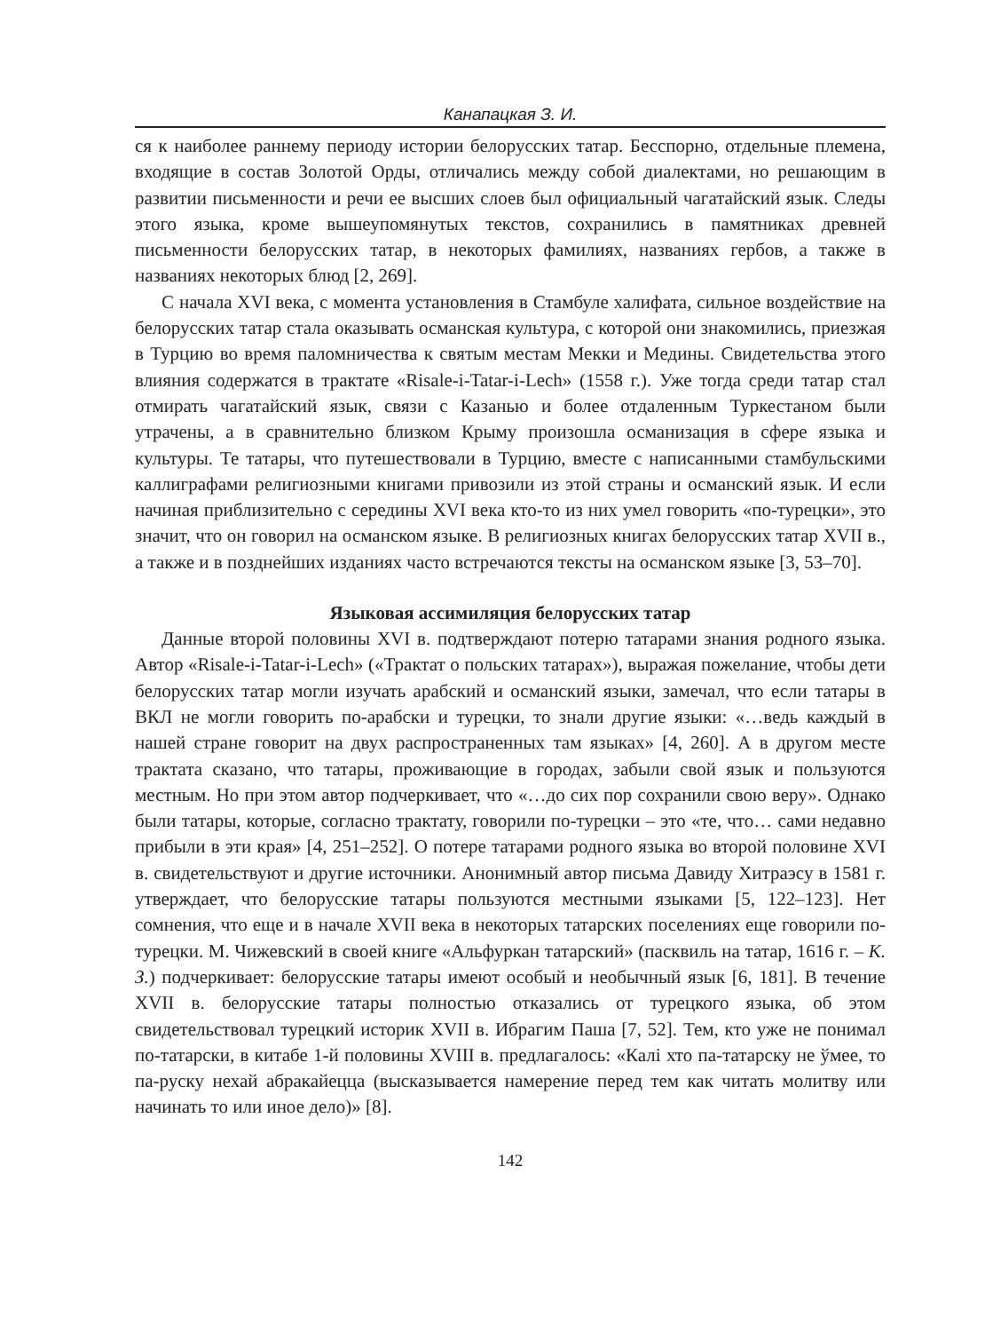Канапацкая З. И.
ся к наиболее раннему периоду истории белорусских татар. Бесспорно, отдельные племена, входящие в состав Золотой Орды, отличались между собой диалектами, но решающим в развитии письменности и речи ее высших слоев был официальный чагатайский язык. Следы этого языка, кроме вышеупомянутых текстов, сохранились в памятниках древней письменности белорусских татар, в некоторых фамилиях, названиях гербов, а также в названиях некоторых блюд [2, 269].
С начала XVI века, с момента установления в Стамбуле халифата, сильное воздействие на белорусских татар стала оказывать османская культура, с которой они знакомились, приезжая в Турцию во время паломничества к святым местам Мекки и Медины. Свидетельства этого влияния содержатся в трактате «Risale-i-Tatar-i-Lech» (1558 г.). Уже тогда среди татар стал отмирать чагатайский язык, связи с Казанью и более отдаленным Туркестаном были утрачены, а в сравнительно близком Крыму произошла османизация в сфере языка и культуры. Те татары, что путешествовали в Турцию, вместе с написанными стамбульскими каллиграфами религиозными книгами привозили из этой страны и османский язык. И если начиная приблизительно с середины XVI века кто-то из них умел говорить «по-турецки», это значит, что он говорил на османском языке. В религиозных книгах белорусских татар XVII в., а также и в позднейших изданиях часто встречаются тексты на османском языке [3, 53–70].
Языковая ассимиляция белорусских татар
Данные второй половины XVI в. подтверждают потерю татарами знания родного языка. Автор «Risale-i-Tatar-i-Lech» («Трактат о польских татарах»), выражая пожелание, чтобы дети белорусских татар могли изучать арабский и османский языки, замечал, что если татары в ВКЛ не могли говорить по-арабски и турецки, то знали другие языки: «…ведь каждый в нашей стране говорит на двух распространенных там языках» [4, 260]. А в другом месте трактата сказано, что татары, проживающие в городах, забыли свой язык и пользуются местным. Но при этом автор подчеркивает, что «…до сих пор сохранили свою веру». Однако были татары, которые, согласно трактату, говорили по-турецки – это «те, что… сами недавно прибыли в эти края» [4, 251–252]. О потере татарами родного языка во второй половине XVI в. свидетельствуют и другие источники. Анонимный автор письма Давиду Хитраэсу в 1581 г. утверждает, что белорусские татары пользуются местными языками [5, 122–123]. Нет сомнения, что еще и в начале XVII века в некоторых татарских поселениях еще говорили по-турецки. М. Чижевский в своей книге «Альфуркан татарский» (пасквиль на татар, 1616 г. – К. З.) подчеркивает: белорусские татары имеют особый и необычный язык [6, 181]. В течение XVII в. белорусские татары полностью отказались от турецкого языка, об этом свидетельствовал турецкий историк XVII в. Ибрагим Паша [7, 52]. Тем, кто уже не понимал по-татарски, в китабе 1-й половины XVIII в. предлагалось: «Калі хто па-татарску не ўмее, то па-руску нехай абракайецца (высказывается намерение перед тем как читать молитву или начинать то или иное дело)» [8].
142